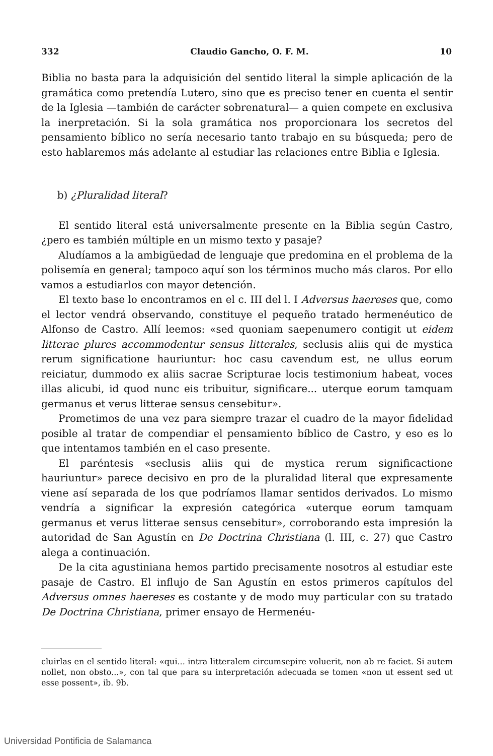332 Claudio Gancho, O. F. M. 10
Biblia no basta para la adquisición del sentido literal la simple aplicación de la gramática como pretendía Lutero, sino que es preciso tener en cuenta el sentir de la Iglesia —también de carácter sobrenatural— a quien compete en exclusiva la inerpretación. Si la sola gramática nos proporcionara los secretos del pensamiento bíblico no sería necesario tanto trabajo en su búsqueda; pero de esto hablaremos más adelante al estudiar las relaciones entre Biblia e Iglesia.
b) ¿Pluralidad literal?
El sentido literal está universalmente presente en la Biblia según Castro, ¿pero es también múltiple en un mismo texto y pasaje?
Aludíamos a la ambigüedad de lenguaje que predomina en el problema de la polisemía en general; tampoco aquí son los términos mucho más claros. Por ello vamos a estudiarlos con mayor detención.
El texto base lo encontramos en el c. III del l. I Adversus haereses que, como el lector vendrá observando, constituye el pequeño tratado hermenéutico de Alfonso de Castro. Allí leemos: «sed quoniam saepenumero contigit ut eidem litterae plures accommodentur sensus litterales, seclusis aliis qui de mystica rerum significatione hauriuntur: hoc casu cavendum est, ne ullus eorum reiciatur, dummodo ex aliis sacrae Scripturae locis testimonium habeat, voces illas alicubi, id quod nunc eis tribuitur, significare... uterque eorum tamquam germanus et verus litterae sensus censebitur».
Prometimos de una vez para siempre trazar el cuadro de la mayor fidelidad posible al tratar de compendiar el pensamiento bíblico de Castro, y eso es lo que intentamos también en el caso presente.
El paréntesis «seclusis aliis qui de mystica rerum significactione hauriuntur» parece decisivo en pro de la pluralidad literal que expresamente viene así separada de los que podríamos llamar sentidos derivados. Lo mismo vendría a significar la expresión categórica «uterque eorum tamquam germanus et verus litterae sensus censebitur», corroborando esta impresión la autoridad de San Agustín en De Doctrina Christiana (l. III, c. 27) que Castro alega a continuación.
De la cita agustiniana hemos partido precisamente nosotros al estudiar este pasaje de Castro. El influjo de San Agustín en estos primeros capítulos del Adversus omnes haereses es costante y de modo muy particular con su tratado De Doctrina Christiana, primer ensayo de Hermenéu-
cluirlas en el sentido literal: «qui... intra litteralem circumsepire voluerit, non ab re faciet. Si autem nollet, non obsto...», con tal que para su interpretación adecuada se tomen «non ut essent sed ut esse possent», ib. 9b.
Universidad Pontificia de Salamanca